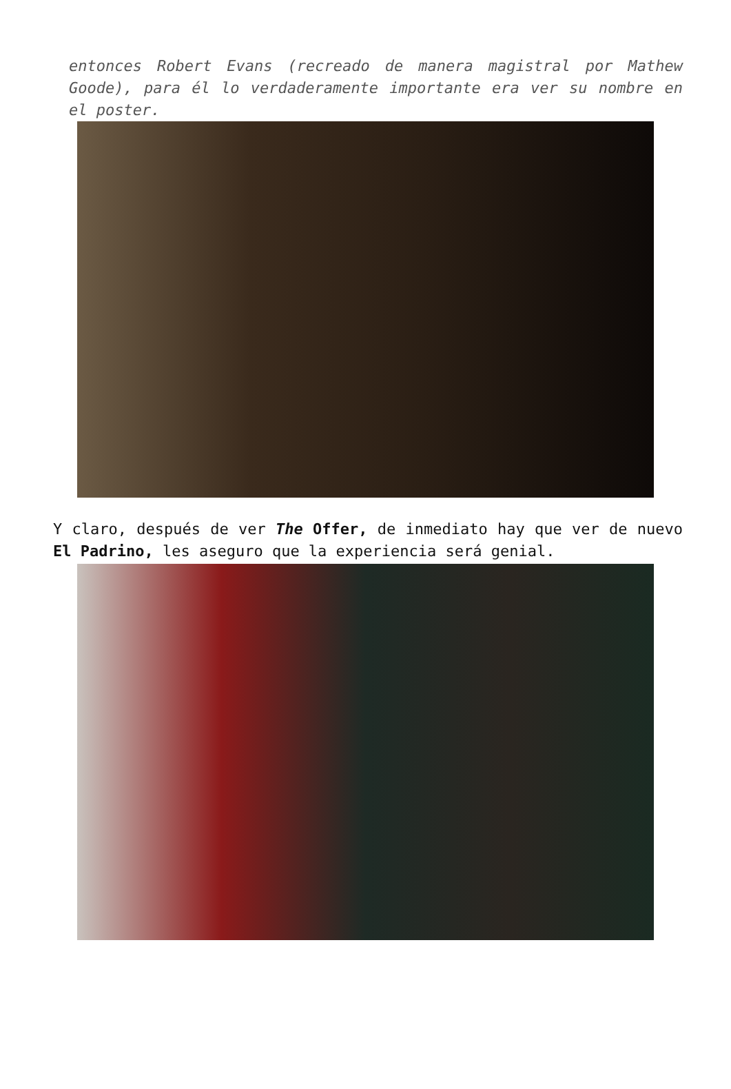entonces Robert Evans (recreado de manera magistral por Mathew Goode), para él lo verdaderamente importante era ver su nombre en el poster.
Y claro, después de ver The Offer, de inmediato hay que ver de nuevo El Padrino, les aseguro que la experiencia será genial.